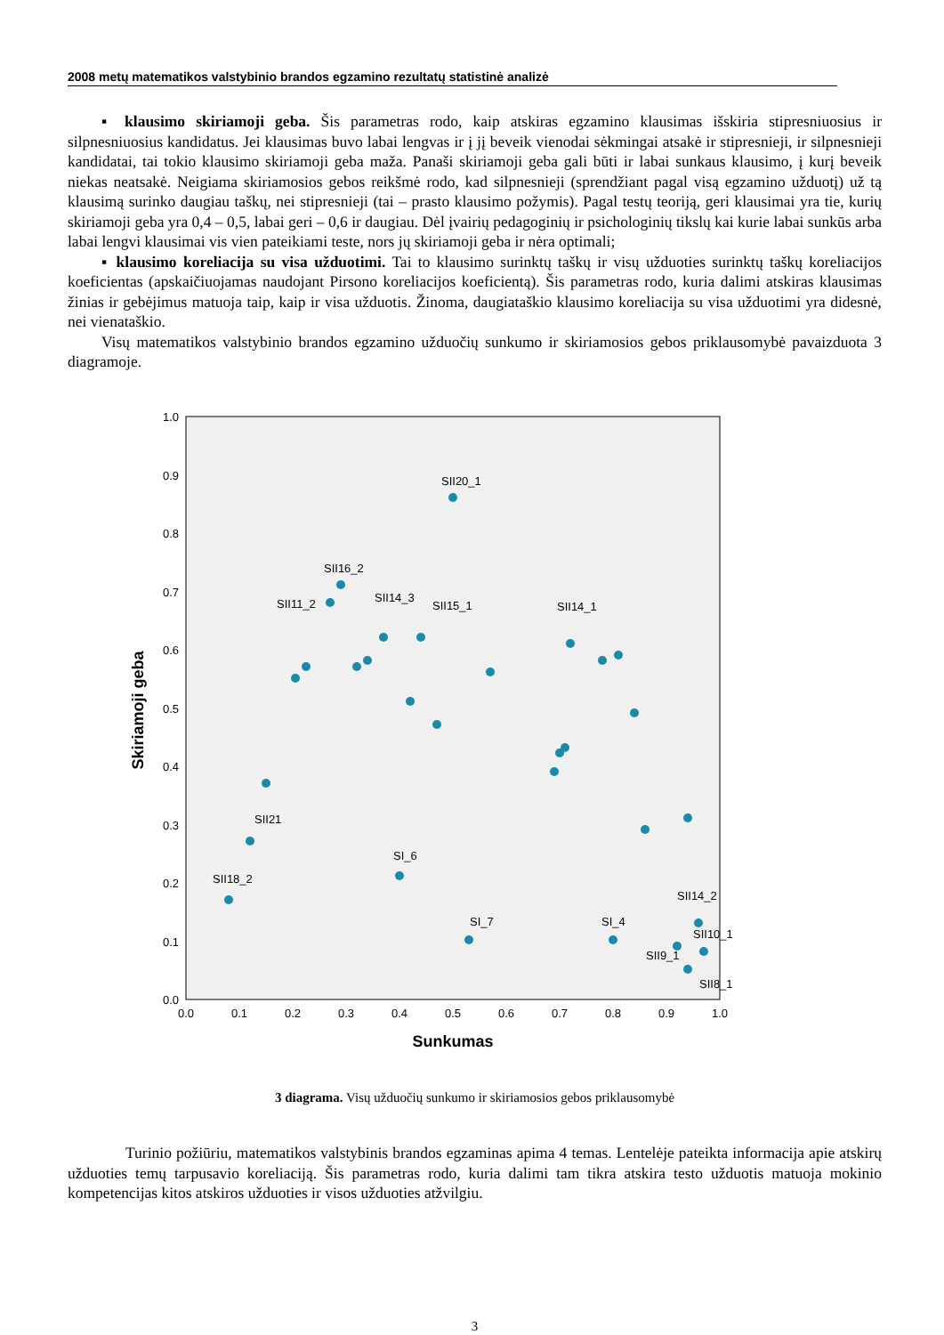2008 metų matematikos valstybinio brandos egzamino rezultatų statistinė analizė
▪ klausimo skiriamoji geba. Šis parametras rodo, kaip atskiras egzamino klausimas išskiria stipresniuosius ir silpnesniuosius kandidatus. Jei klausimas buvo labai lengvas ir į jį beveik vienodai sėkmingai atsakė ir stipresnieji, ir silpnesnieji kandidatai, tai tokio klausimo skiriamoji geba maža. Panaši skiriamoji geba gali būti ir labai sunkaus klausimo, į kurį beveik niekas neatsakė. Neigiama skiriamosios gebos reikšmė rodo, kad silpnesnieji (sprendžiant pagal visą egzamino užduotį) už tą klausimą surinko daugiau taškų, nei stipresnieji (tai – prasto klausimo požymis). Pagal testų teoriją, geri klausimai yra tie, kurių skiriamoji geba yra 0,4 – 0,5, labai geri – 0,6 ir daugiau. Dėl įvairių pedagoginių ir psichologinių tikslų kai kurie labai sunkūs arba labai lengvi klausimai vis vien pateikiami teste, nors jų skiriamoji geba ir nėra optimali;
▪ klausimo koreliacija su visa užduotimi. Tai to klausimo surinktų taškų ir visų užduoties surinktų taškų koreliacijos koeficientas (apskaičiuojamas naudojant Pirsono koreliacijos koeficientą). Šis parametras rodo, kuria dalimi atskiras klausimas žinias ir gebėjimus matuoja taip, kaip ir visa užduotis. Žinoma, daugiataškio klausimo koreliacija su visa užduotimi yra didesnė, nei vienataškio.
Visų matematikos valstybinio brandos egzamino užduočių sunkumo ir skiriamosios gebos priklausomybė pavaizduota 3 diagramoje.
1.0
0.9
0.8
0.7
0.6
0.5
0.4
0.3
0.2
0.1
0.0
0.0
0.1
0.2
0.3
0.4
0.5
0.6
0.7
0.8
0.9
1.0
Sunkumas
Skiriamoji geba
SII20_1
SII16_2
SII11_2
SII14_3
SII15_1
SII14_1
SII21
SI_6
SII18_2
SII14_2
SI_7
SI_4
SII10_1
SII9_1
SII8_1
3 diagrama. Visų užduočių sunkumo ir skiriamosios gebos priklausomybė
Turinio požiūriu, matematikos valstybinis brandos egzaminas apima 4 temas. Lentelėje pateikta informacija apie atskirų užduoties temų tarpusavio koreliaciją. Šis parametras rodo, kuria dalimi tam tikra atskira testo užduotis matuoja mokinio kompetencijas kitos atskiros užduoties ir visos užduoties atžvilgiu.
3